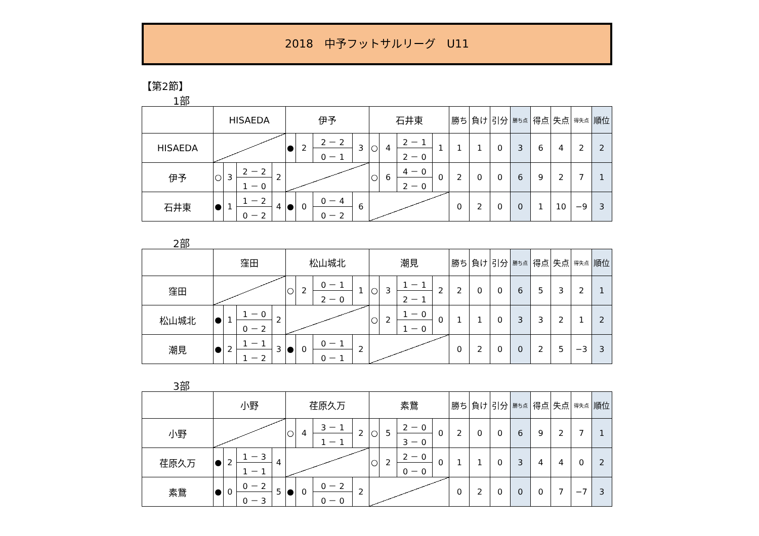2018　中予フットサルリーグ　U11
【第2節】
1部
| | HISAEDA | | | | 伊予 | | | | 石井東 | | | | 勝ち | 負け | 引分 | 勝ち点 | 得点 | 失点 | 得失点 | 順位 |
| --- | --- | --- | --- | --- | --- | --- | --- | --- | --- | --- | --- | --- | --- | --- | --- | --- | --- | --- | --- | --- |
| HISAEDA | | | | | ● | 2 | 2 － 2 | 3 | ○ | 4 | 2 － 1 | 1 | 1 | 1 | 0 | 3 | 6 | 4 | 2 | 2 |
| | | | | | | | 0 － 1 | | | | 2 － 0 | | | | | | | | | |
| 伊予 | ○ | 3 | 2 － 2 | 2 | | | | | ○ | 6 | 4 － 0 | 0 | 2 | 0 | 0 | 6 | 9 | 2 | 7 | 1 |
| | | | 1 － 0 | | | | | | | | 2 － 0 | | | | | | | | | |
| 石井東 | ● | 1 | 1 － 2 | 4 | ● | 0 | 0 － 4 | 6 | | | | | 0 | 2 | 0 | 0 | 1 | 10 | −9 | 3 |
| | | | 0 － 2 | | | | 0 － 2 | | | | | | | | | | | | | |
2部
| | 窪田 | | | | 松山城北 | | | | 潮見 | | | | 勝ち | 負け | 引分 | 勝ち点 | 得点 | 失点 | 得失点 | 順位 |
| --- | --- | --- | --- | --- | --- | --- | --- | --- | --- | --- | --- | --- | --- | --- | --- | --- | --- | --- | --- | --- |
| 窪田 | | | | | ○ | 2 | 0 － 1 | 1 | ○ | 3 | 1 － 1 | 2 | 2 | 0 | 0 | 6 | 5 | 3 | 2 | 1 |
| | | | | | | | 2 － 0 | | | | 2 － 1 | | | | | | | | | |
| 松山城北 | ● | 1 | 1 － 0 | 2 | | | | | ○ | 2 | 1 － 0 | 0 | 1 | 1 | 0 | 3 | 3 | 2 | 1 | 2 |
| | | | 0 － 2 | | | | | | | | 1 － 0 | | | | | | | | | |
| 潮見 | ● | 2 | 1 － 1 | 3 | ● | 0 | 0 － 1 | 2 | | | | | 0 | 2 | 0 | 0 | 2 | 5 | −3 | 3 |
| | | | 1 － 2 | | | | 0 － 1 | | | | | | | | | | | | | |
3部
| | 小野 | | | | 荏原久万 | | | | 素鵞 | | | | 勝ち | 負け | 引分 | 勝ち点 | 得点 | 失点 | 得失点 | 順位 |
| --- | --- | --- | --- | --- | --- | --- | --- | --- | --- | --- | --- | --- | --- | --- | --- | --- | --- | --- | --- | --- |
| 小野 | | | | | ○ | 4 | 3 － 1 | 2 | ○ | 5 | 2 － 0 | 0 | 2 | 0 | 0 | 6 | 9 | 2 | 7 | 1 |
| | | | | | | | 1 － 1 | | | | 3 － 0 | | | | | | | | | |
| 荏原久万 | ● | 2 | 1 － 3 | 4 | | | | | ○ | 2 | 2 － 0 | 0 | 1 | 1 | 0 | 3 | 4 | 4 | 0 | 2 |
| | | | 1 － 1 | | | | | | | | 0 － 0 | | | | | | | | | |
| 素鵞 | ● | 0 | 0 － 2 | 5 | ● | 0 | 0 － 2 | 2 | | | | | 0 | 2 | 0 | 0 | 0 | 7 | −7 | 3 |
| | | | 0 － 3 | | | | 0 － 0 | | | | | | | | | | | | | |